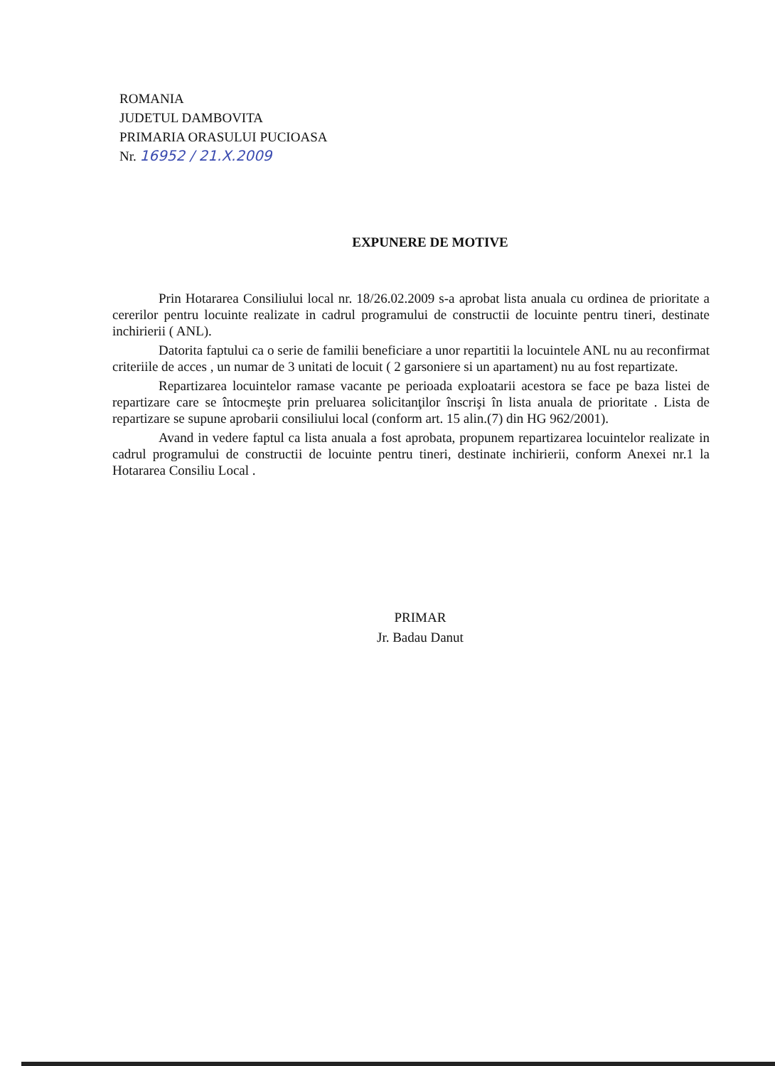ROMANIA
JUDETUL DAMBOVITA
PRIMARIA ORASULUI PUCIOASA
Nr. 16952 / 21.X.2009
EXPUNERE DE MOTIVE
Prin Hotararea Consiliului local nr. 18/26.02.2009 s-a aprobat lista anuala cu ordinea de prioritate a cererilor pentru locuinte realizate in cadrul programului de constructii de locuinte pentru tineri, destinate inchirierii ( ANL).
Datorita faptului ca o serie de familii beneficiare a unor repartitii la locuintele ANL nu au reconfirmat criteriile de acces , un numar de 3 unitati de locuit ( 2 garsoniere si un apartament) nu au fost repartizate.
Repartizarea locuintelor ramase vacante pe perioada exploatarii acestora se face pe baza listei de repartizare care se întocmeşte prin preluarea solicitanţilor înscrişi în lista anuala de prioritate . Lista de repartizare se supune aprobarii consiliului local (conform art. 15 alin.(7) din HG 962/2001).
Avand in vedere faptul ca lista anuala a fost aprobata, propunem repartizarea locuintelor realizate in cadrul programului de constructii de locuinte pentru tineri, destinate inchirierii, conform Anexei nr.1 la Hotararea Consiliu Local .
PRIMAR
Jr. Badau Danut